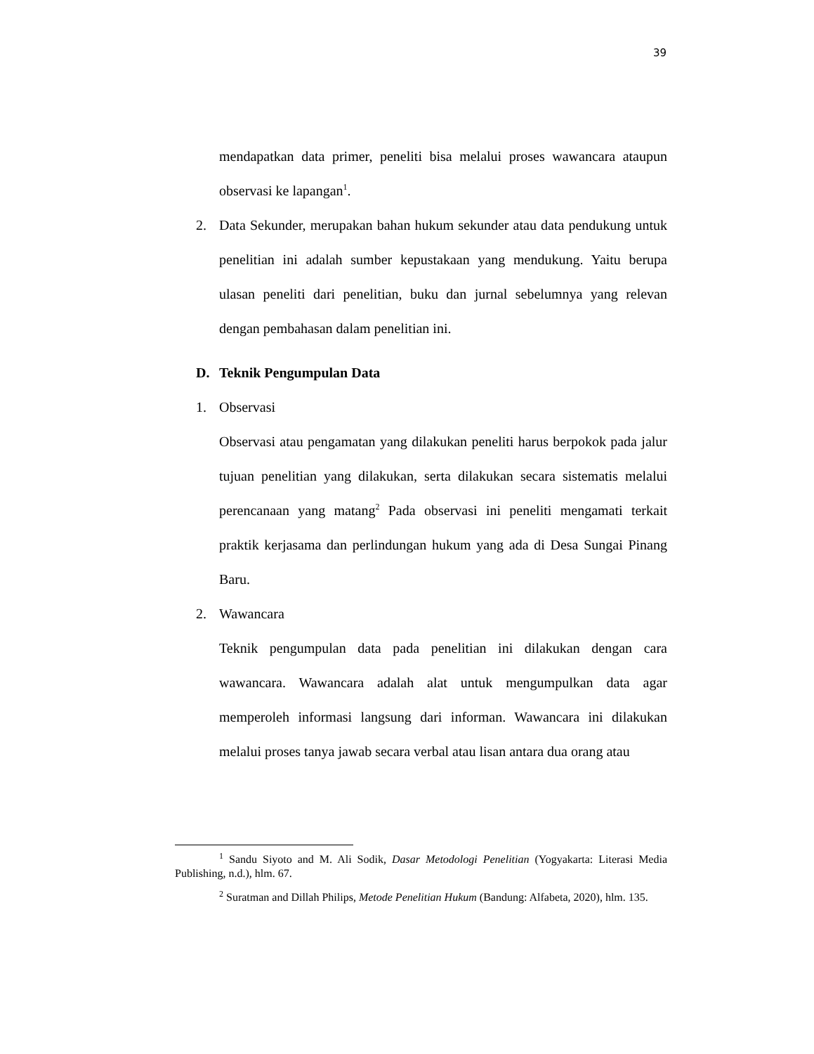39
mendapatkan data primer, peneliti bisa melalui proses wawancara ataupun observasi ke lapangan<sup>1</sup>.
2. Data Sekunder, merupakan bahan hukum sekunder atau data pendukung untuk penelitian ini adalah sumber kepustakaan yang mendukung. Yaitu berupa ulasan peneliti dari penelitian, buku dan jurnal sebelumnya yang relevan dengan pembahasan dalam penelitian ini.
D. Teknik Pengumpulan Data
1. Observasi
Observasi atau pengamatan yang dilakukan peneliti harus berpokok pada jalur tujuan penelitian yang dilakukan, serta dilakukan secara sistematis melalui perencanaan yang matang<sup>2</sup> Pada observasi ini peneliti mengamati terkait praktik kerjasama dan perlindungan hukum yang ada di Desa Sungai Pinang Baru.
2. Wawancara
Teknik pengumpulan data pada penelitian ini dilakukan dengan cara wawancara. Wawancara adalah alat untuk mengumpulkan data agar memperoleh informasi langsung dari informan. Wawancara ini dilakukan melalui proses tanya jawab secara verbal atau lisan antara dua orang atau
<sup>1</sup> Sandu Siyoto and M. Ali Sodik, Dasar Metodologi Penelitian (Yogyakarta: Literasi Media Publishing, n.d.), hlm. 67.
<sup>2</sup> Suratman and Dillah Philips, Metode Penelitian Hukum (Bandung: Alfabeta, 2020), hlm. 135.